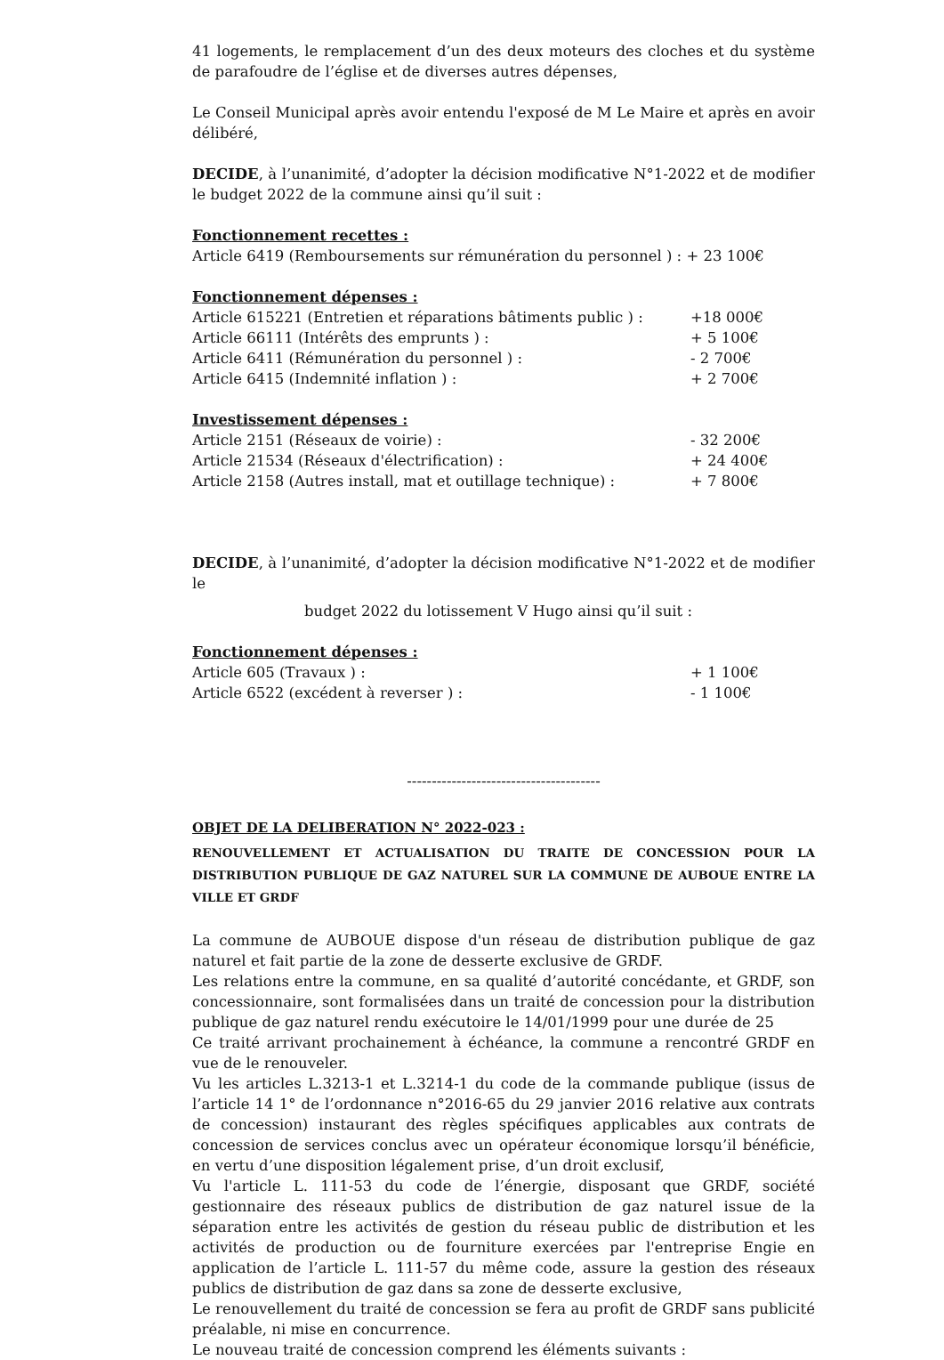41 logements, le remplacement d’un des deux moteurs des cloches et du système de parafoudre de l’église et de diverses autres dépenses,
Le Conseil Municipal après avoir entendu l'exposé de M Le Maire et après en avoir délibéré,
DECIDE, à l’unanimité, d’adopter la décision modificative N°1-2022 et de modifier le budget 2022 de la commune ainsi qu’il suit :
Fonctionnement recettes :
Article 6419 (Remboursements sur rémunération du personnel ) : + 23 100€
Fonctionnement dépenses :
Article 615221 (Entretien et réparations bâtiments public ) : +18 000€
Article 66111 (Intérêts des emprunts ) : + 5 100€
Article 6411 (Rémunération du personnel ) : - 2 700€
Article 6415 (Indemnité inflation ) : + 2 700€
Investissement dépenses :
Article 2151 (Réseaux de voirie) : - 32 200€
Article 21534 (Réseaux d'électrification) : + 24 400€
Article 2158 (Autres install, mat et outillage technique) : + 7 800€
DECIDE, à l’unanimité, d’adopter la décision modificative N°1-2022 et de modifier le
budget 2022 du lotissement V Hugo ainsi qu’il suit :
Fonctionnement dépenses :
Article 605 (Travaux ) : + 1 100€
Article 6522 (excédent à reverser ) : - 1 100€
---------------------------------------
OBJET DE LA DELIBERATION N° 2022-023 :
RENOUVELLEMENT ET ACTUALISATION DU TRAITE DE CONCESSION POUR LA DISTRIBUTION PUBLIQUE DE GAZ NATUREL SUR LA COMMUNE DE AUBOUE ENTRE LA VILLE ET GRDF
La commune de AUBOUE dispose d'un réseau de distribution publique de gaz naturel et fait partie de la zone de desserte exclusive de GRDF.
Les relations entre la commune, en sa qualité d’autorité concédante, et GRDF, son concessionnaire, sont formalisées dans un traité de concession pour la distribution publique de gaz naturel rendu exécutoire le 14/01/1999 pour une durée de 25
Ce traité arrivant prochainement à échéance, la commune a rencontré GRDF en vue de le renouveler.
Vu les articles L.3213-1 et L.3214-1 du code de la commande publique (issus de l’article 14 1° de l’ordonnance n°2016-65 du 29 janvier 2016 relative aux contrats de concession) instaurant des règles spécifiques applicables aux contrats de concession de services conclus avec un opérateur économique lorsqu’il bénéficie, en vertu d’une disposition légalement prise, d’un droit exclusif,
Vu l'article L. 111-53 du code de l’énergie, disposant que GRDF, société gestionnaire des réseaux publics de distribution de gaz naturel issue de la séparation entre les activités de gestion du réseau public de distribution et les activités de production ou de fourniture exercées par l'entreprise Engie en application de l’article L. 111-57 du même code, assure la gestion des réseaux publics de distribution de gaz dans sa zone de desserte exclusive,
Le renouvellement du traité de concession se fera au profit de GRDF sans publicité préalable, ni mise en concurrence.
Le nouveau traité de concession comprend les éléments suivants :